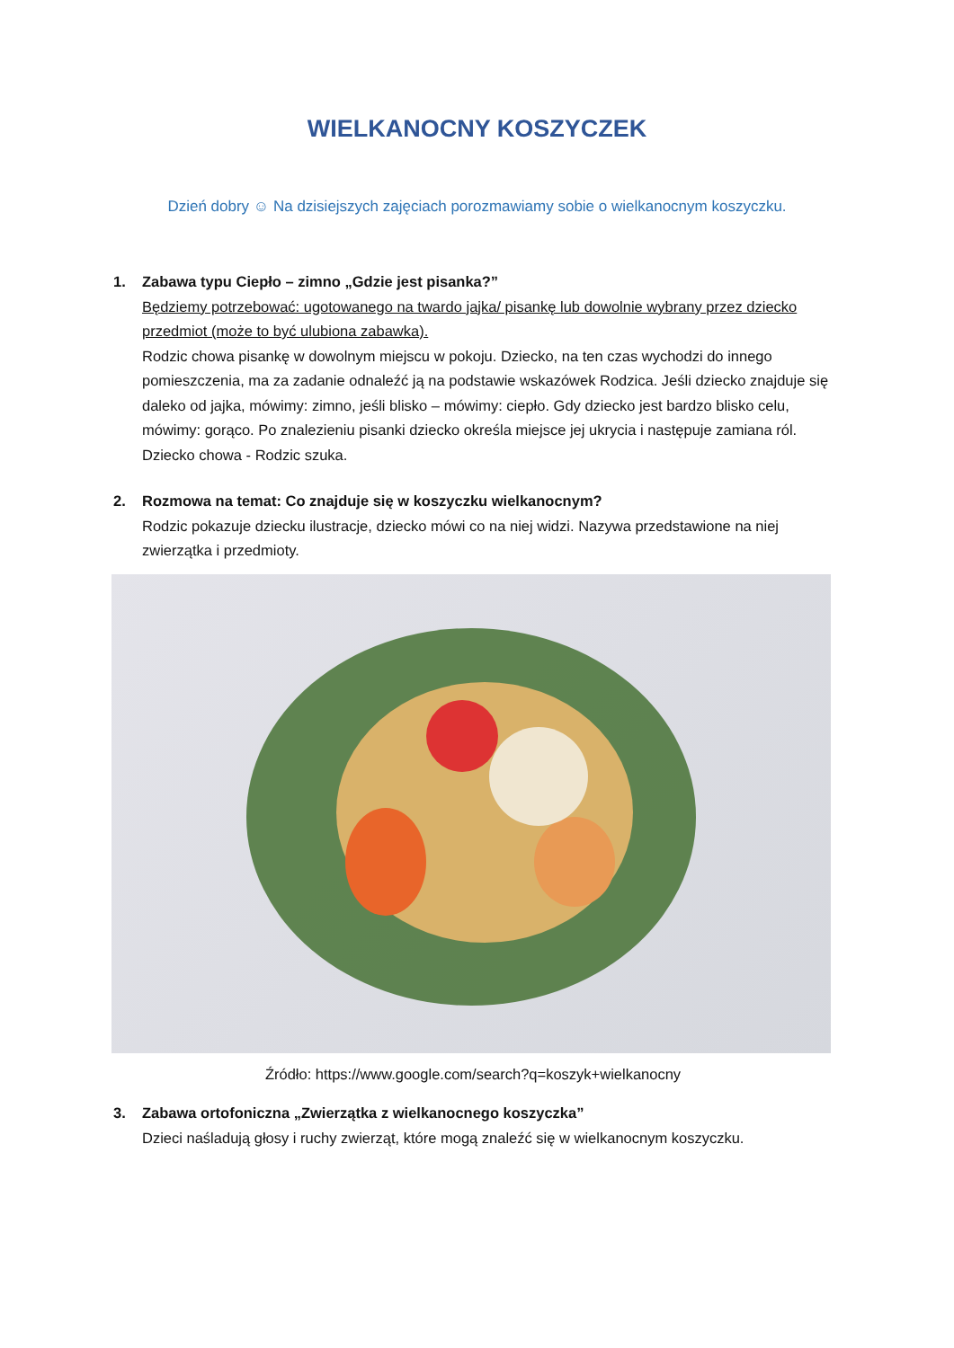WIELKANOCNY KOSZYCZEK
Dzień dobry ☺ Na dzisiejszych zajęciach porozmawiamy sobie o wielkanocnym koszyczku.
1. Zabawa typu Ciepło – zimno „Gdzie jest pisanka?”
Będziemy potrzebować: ugotowanego na twardo jajka/ pisankę lub dowolnie wybrany przez dziecko przedmiot (może to być ulubiona zabawka).
Rodzic chowa pisankę w dowolnym miejscu w pokoju. Dziecko, na ten czas wychodzi do innego pomieszczenia, ma za zadanie odnaleźć ją na podstawie wskazówek Rodzica. Jeśli dziecko znajduje się daleko od jajka, mówimy: zimno, jeśli blisko – mówimy: ciepło. Gdy dziecko jest bardzo blisko celu, mówimy: gorąco. Po znalezieniu pisanki dziecko określa miejsce jej ukrycia i następuje zamiana ról. Dziecko chowa - Rodzic szuka.
2. Rozmowa na temat: Co znajduje się w koszyczku wielkanocnym?
Rodzic pokazuje dziecku ilustracje, dziecko mówi co na niej widzi. Nazywa przedstawione na niej zwierzątka i przedmioty.
Źródło: https://www.google.com/search?q=koszyk+wielkanocny
3. Zabawa ortofoniczna „Zwierzątka z wielkanocnego koszyczka”
Dzieci naśladują głosy i ruchy zwierząt, które mogą znaleźć się w wielkanocnym koszyczku.